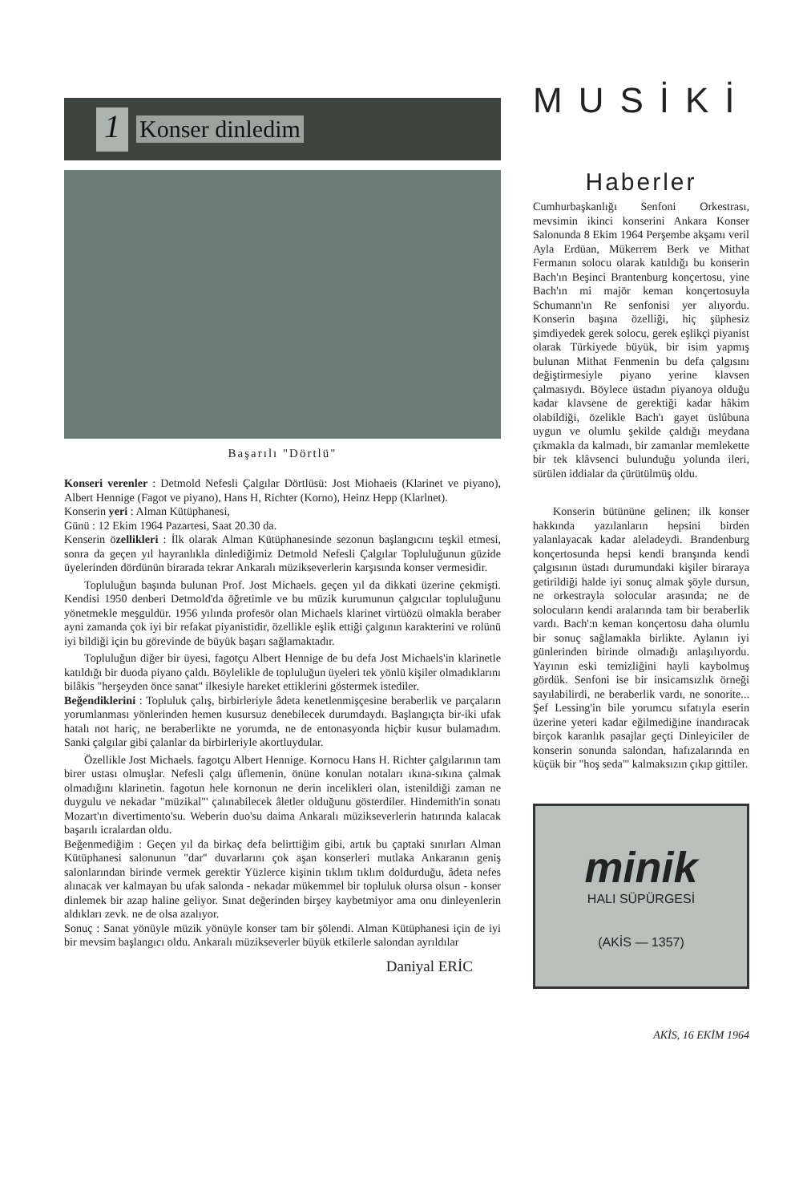1
Konser dinledim
Başarılı "Dörtlü"
Konseri verenler : Detmold Nefesli Çalgılar Dörtlüsü: Jost Miohaeis (Klarinet ve piyano), Albert Hennige (Fagot ve piyano), Hans H, Richter (Korno), Heinz Hepp (Klarlnet).
Konserin yeri : Alman Kütüphanesi,
Günü : 12 Ekim 1964 Pazartesi, Saat 20.30 da.
Kenserin özellikleri : İlk olarak Alman Kütüphanesinde sezonun başlangıcını teşkil etmesi, sonra da geçen yıl hayranlıkla dinlediğimiz Detmold Nefesli Çalgılar Topluluğunun güzide üyelerinden dördünün birarada tekrar Ankaralı müzikseverlerin karşısında konser vermesidir.
Topluluğun başında bulunan Prof. Jost Michaels. geçen yıl da dikkati üzerine çekmişti. Kendisi 1950 denberi Detmold'da öğretimle ve bu müzik kurumunun çalgıcılar topluluğunu yönetmekle meşguldür. 1956 yılında profesör olan Michaels klarinet virtüözü olmakla beraber ayni zamanda çok iyi bir refakat piyanistidir, özellikle eşlik ettiği çalgının karakterini ve rolünü iyi bildiği için bu görevinde de büyük başarı sağlamaktadır.
Topluluğun diğer bir üyesi, fagotçu Albert Hennige de bu defa Jost Michaels'in klarinetle katıldığı bir duoda piyano çaldı. Böylelikle de topluluğun üyeleri tek yönlü kişiler olmadıklarını bilâkis "herşeyden önce sanat'' ilkesiyle hareket ettiklerini göstermek istediler.
Beğendiklerini : Topluluk çalış, birbirleriyle âdeta kenetlenmişçesine beraberlik ve parçaların yorumlanması yönlerinden hemen kusursuz denebilecek durumdaydı. Başlangıçta bir-iki ufak hatalı not hariç, ne beraberlikte ne yorumda, ne de entonasyonda hiçbir kusur bulamadım. Sanki çalgılar gibi çalanlar da birbirleriyle akortluydular.
Özellikle Jost Michaels. fagotçu Albert Hennige. Kornocu Hans H. Richter çalgılarının tam birer ustası olmuşlar. Nefesli çalgı üflemenin, önüne konulan notaları ıkına-sıkına çalmak olmadığını klarinetin. fagotun hele kornonun ne derin incelikleri olan, istenildiği zaman ne duygulu ve nekadar "müzikal"' çalınabilecek âletler olduğunu gösterdiler. Hindemith'in sonatı Mozart'ın divertimento'su. Weberin duo'su daima Ankaralı müzikseverlerin hatırında kalacak başarılı icralardan oldu.
Beğenmediğim : Geçen yıl da birkaç defa belirttiğim gibi, artık bu çaptaki sınırları Alman Kütüphanesi salonunun "dar'' duvarlarını çok aşan konserleri mutlaka Ankaranın geniş salonlarından birinde vermek gerektir Yüzlerce kişinin tıklım tıklım doldurduğu, âdeta nefes alınacak ver kalmayan bu ufak salonda - nekadar mükemmel bir topluluk olursa olsun - konser dinlemek bir azap haline geliyor. Sınat değerinden birşey kaybetmiyor ama onu dinleyenlerin aldıkları zevk. ne de olsa azalıyor.
Sonuç : Sanat yönüyle müzik yönüyle konser tam bir şölendi. Alman Kütüphanesi için de iyi bir mevsim başlangıcı oldu. Ankaralı müzikseverler büyük etkilerle salondan ayrıldılar
Daniyal ERİC
MUSİKİ
Haberler
Cumhurbaşkanlığı Senfoni Orkestrası, mevsimin ikinci konserini Ankara Konser Salonunda 8 Ekim 1964 Perşembe akşamı veril Ayla Erdüan, Mükerrem Berk ve Mithat Fermanın solocu olarak katıldığı bu konserin Bach'ın Beşinci Brantenburg konçertosu, yine Bach'ın mi majör keman konçertosuyla Schumann'ın Re senfonisi yer alıyordu. Konserin başına özelliği, hiç şüphesiz şimdiyedek gerek solocu, gerek eşlikçi piyanist olarak Türkiyede büyük, bir isim yapmış bulunan Mithat Fenmenin bu defa çalgısını değiştirmesiyle piyano yerine klavsen çalmasıydı. Böylece üstadın piyanoya olduğu kadar klavsene de gerektiği kadar hâkim olabildiği, özelikle Bach'ı gayet üslûbuna uygun ve olumlu şekilde çaldığı meydana çıkmakla da kalmadı, bir zamanlar memlekette bir tek klâvsenci bulunduğu yolunda ileri, sürülen iddialar da çürütülmüş oldu.
Konserin bütününe gelinen; ilk konser hakkında yazılanların hepsini birden yalanlayacak kadar aleladeydi. Brandenburg konçertosunda hepsi kendi branşında kendi çalgısının üstadı durumundaki kişiler biraraya getirildiği halde iyi sonuç almak şöyle dursun, ne orkestrayla solocular arasında; ne de solocuların kendi aralarında tam bir beraberlik vardı. Bach':n keman konçertosu daha olumlu bir sonuç sağlamakla birlikte. Aylanın iyi günlerinden birinde olmadığı anlaşılıyordu. Yayının eski temizliğini hayli kaybolmuş gördük. Senfoni ise bir insicamsızlık örneği sayılabilirdi, ne beraberlik vardı, ne sonorite... Şef Lessing'in bile yorumcu sıfatıyla eserin üzerine yeteri kadar eğilmediğine inandıracak birçok karanlık pasajlar geçti Dinleyiciler de konserin sonunda salondan, hafızalarında en küçük bir "hoş seda"' kalmaksızın çıkıp gittiler.
minik
HALI SÜPÜRGESİ
(AKİS — 1357)
AKİS, 16 EKİM 1964